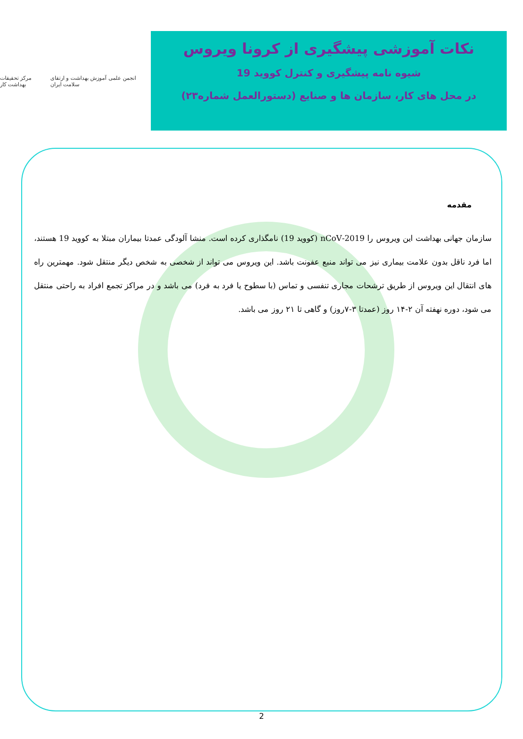مرکز تحقیقات بهداشت کار
انجمن علمی آموزش بهداشت و ارتقای سلامت ایران
نکات آموزشی پیشگیری از کرونا ویروس
شیوه نامه پیشگیری و کنترل کووید 19
در محل های کار، سازمان ها و صنایع (دستورالعمل شماره۲۳)
مقدمه
سازمان جهانی بهداشت این ویروس را 2019-nCoV (کووید 19) نامگذاری کرده است. منشا آلودگی عمدتا بیماران مبتلا به کووید 19 هستند، اما فرد ناقل بدون علامت بیماری نیز می تواند منبع عفونت باشد. این ویروس می تواند از شخصی به شخص دیگر منتقل شود. مهمترین راه های انتقال این ویروس از طریق ترشحات مجاری تنفسی و تماس (با سطوح یا فرد به فرد) می باشد و در مراکز تجمع افراد به راحتی منتقل می شود، دوره نهفته آن ۲-۱۴ روز (عمدتا ۳-۷روز) و گاهی تا ۲۱ روز می باشد.
2